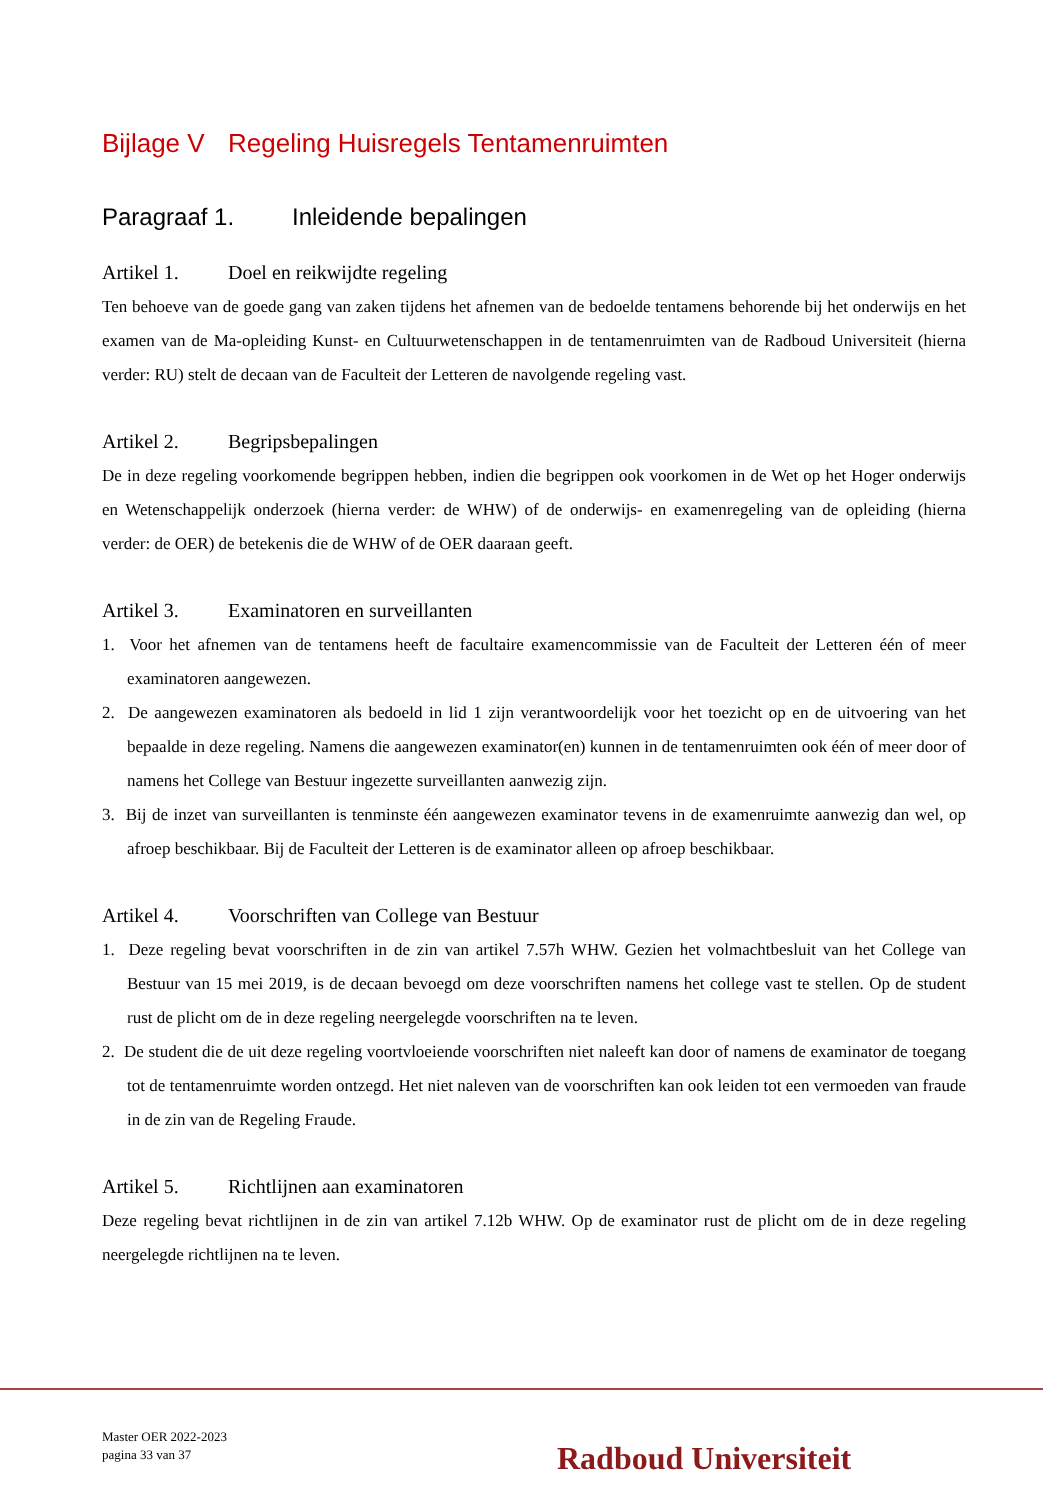Bijlage V Regeling Huisregels Tentamenruimten
Paragraaf 1. Inleidende bepalingen
Artikel 1. Doel en reikwijdte regeling
Ten behoeve van de goede gang van zaken tijdens het afnemen van de bedoelde tentamens behorende bij het onderwijs en het examen van de Ma-opleiding Kunst- en Cultuurwetenschappen in de tentamenruimten van de Radboud Universiteit (hierna verder: RU) stelt de decaan van de Faculteit der Letteren de navolgende regeling vast.
Artikel 2. Begripsbepalingen
De in deze regeling voorkomende begrippen hebben, indien die begrippen ook voorkomen in de Wet op het Hoger onderwijs en Wetenschappelijk onderzoek (hierna verder: de WHW) of de onderwijs- en examenregeling van de opleiding (hierna verder: de OER) de betekenis die de WHW of de OER daaraan geeft.
Artikel 3. Examinatoren en surveillanten
1. Voor het afnemen van de tentamens heeft de facultaire examencommissie van de Faculteit der Letteren één of meer examinatoren aangewezen.
2. De aangewezen examinatoren als bedoeld in lid 1 zijn verantwoordelijk voor het toezicht op en de uitvoering van het bepaalde in deze regeling. Namens die aangewezen examinator(en) kunnen in de tentamenruimten ook één of meer door of namens het College van Bestuur ingezette surveillanten aanwezig zijn.
3. Bij de inzet van surveillanten is tenminste één aangewezen examinator tevens in de examenruimte aanwezig dan wel, op afroep beschikbaar. Bij de Faculteit der Letteren is de examinator alleen op afroep beschikbaar.
Artikel 4. Voorschriften van College van Bestuur
1. Deze regeling bevat voorschriften in de zin van artikel 7.57h WHW. Gezien het volmachtbesluit van het College van Bestuur van 15 mei 2019, is de decaan bevoegd om deze voorschriften namens het college vast te stellen. Op de student rust de plicht om de in deze regeling neergelegde voorschriften na te leven.
2. De student die de uit deze regeling voortvloeiende voorschriften niet naleeft kan door of namens de examinator de toegang tot de tentamenruimte worden ontzegd. Het niet naleven van de voorschriften kan ook leiden tot een vermoeden van fraude in de zin van de Regeling Fraude.
Artikel 5. Richtlijnen aan examinatoren
Deze regeling bevat richtlijnen in de zin van artikel 7.12b WHW. Op de examinator rust de plicht om de in deze regeling neergelegde richtlijnen na te leven.
Master OER 2022-2023
pagina 33 van 37
Radboud Universiteit